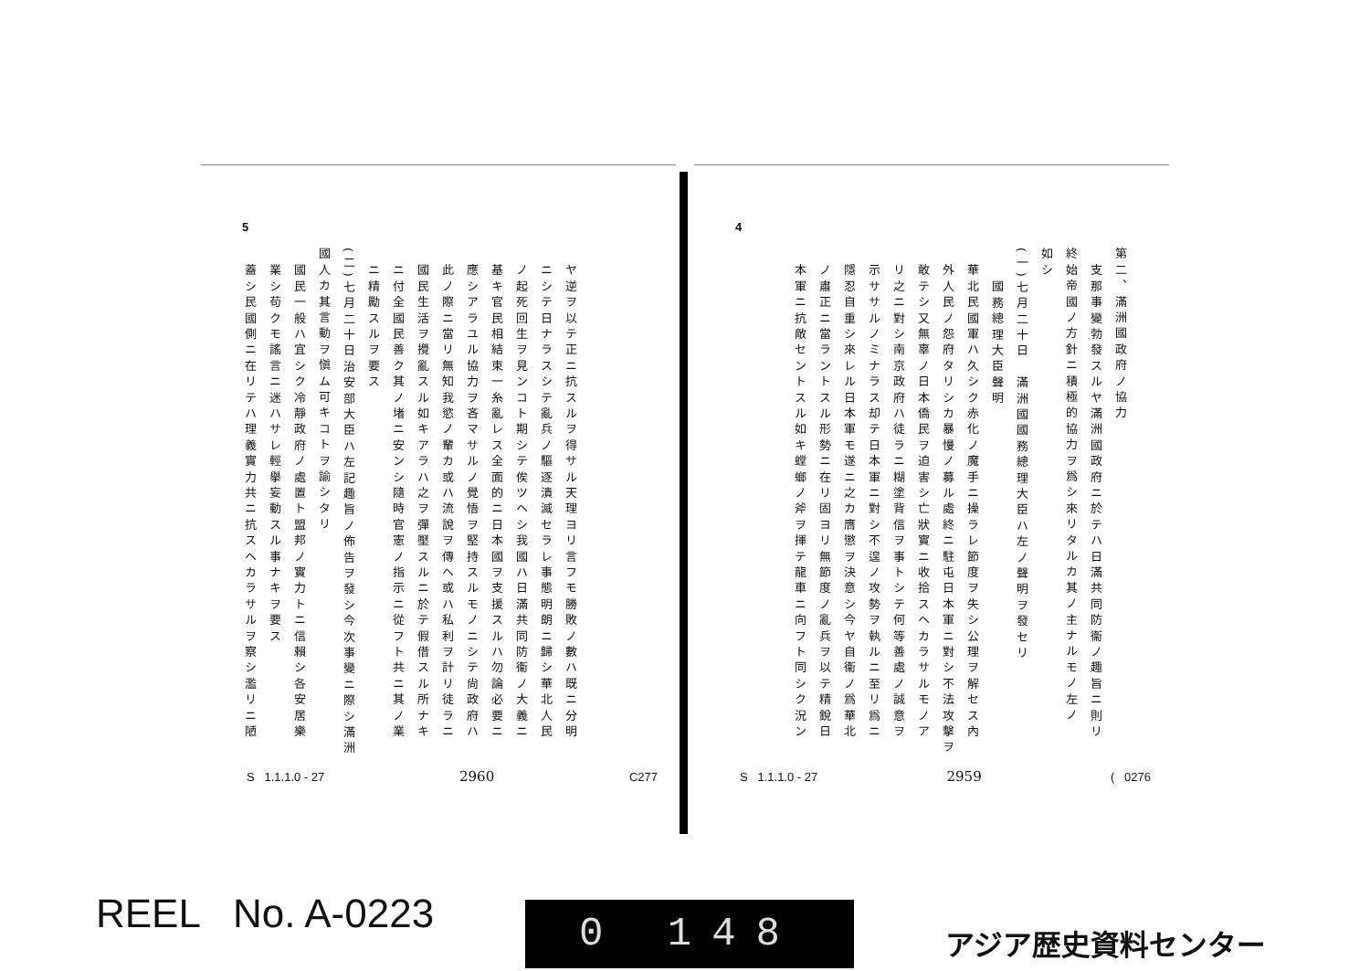4
第二、滿洲國政府ノ協力
支那事變勃發スルヤ滿洲國政府ニ於テハ日滿共同防衞ノ趣旨ニ則リ
終始帝國ノ方針ニ積極的協力ヲ爲シ來リタルカ其ノ主ナルモノ左ノ
如シ
(一)七月二十日　滿洲國國務總理大臣ハ左ノ聲明ヲ發セリ
國務總理大臣聲明
華北民國軍ハ久シク赤化ノ魔手ニ操ラレ節度ヲ失シ公理ヲ解セス內
外人民ノ怨府タリシカ暴慢ノ募ル處終ニ駐屯日本軍ニ對シ不法攻擊ヲ
敢テシ又無辜ノ日本僑民ヲ迫害シ亡狀實ニ收拾スヘカラサルモノア
リ之ニ對シ南京政府ハ徒ラニ糊塗背信ヲ事トシテ何等善處ノ誠意ヲ
示ササルノミナラス却テ日本軍ニ對シ不遑ノ攻勢ヲ執ルニ至リ爲ニ
隱忍自重シ來レル日本軍モ遂ニ之カ膺懲ヲ決意シ今ヤ自衞ノ爲華北
ノ肅正ニ當ラントスル形勢ニ在リ固ヨリ無節度ノ亂兵ヲ以テ精銳日
本軍ニ抗敵セントスル如キ螳螂ノ斧ヲ揮テ龍車ニ向フト同シク況ン
S 1.1.1.0 - 27 2959 ( 0276
5
ヤ逆ヲ以テ正ニ抗スルヲ得サル天理ヨリ言フモ勝敗ノ數ハ既ニ分明
ニシテ日ナラスシテ亂兵ノ驅逐潰滅セラレ事態明朗ニ歸シ華北人民
ノ起死回生ヲ見ンコト期シテ俟ツヘシ我國ハ日滿共同防衞ノ大義ニ
基キ官民相結束一糸亂レス全面的ニ日本國ヲ支援スルハ勿論必要ニ
應シアラユル協力ヲ吝マサルノ覺悟ヲ堅持スルモノニシテ尙政府ハ
此ノ際ニ當リ無知我慾ノ輩カ或ハ流說ヲ傳ヘ或ハ私利ヲ計リ徒ラニ
國民生活ヲ攪亂スル如キアラハ之ヲ彈壓スルニ於テ假借スル所ナキ
ニ付全國民善ク其ノ堵ニ安ンシ隨時官憲ノ指示ニ從フト共ニ其ノ業
ニ精勵スルヲ要ス
(二)七月二十日治安部大臣ハ左記趣旨ノ佈告ヲ發シ今次事變ニ際シ滿洲
國人カ其言動ヲ愼ム可キコトヲ諭シタリ
國民一般ハ宜シク冷靜政府ノ處置ト盟邦ノ實力トニ信賴シ各安居樂
業シ苟クモ謠言ニ迷ハサレ輕擧妄動スル事ナキヲ要ス
蓋シ民國側ニ在リテハ理義實力共ニ抗スヘカラサルヲ察シ濫リニ陋
S 1.1.1.0 - 27 2960 C277
REEL No. A-0223
0 148
アジア歴史資料センター